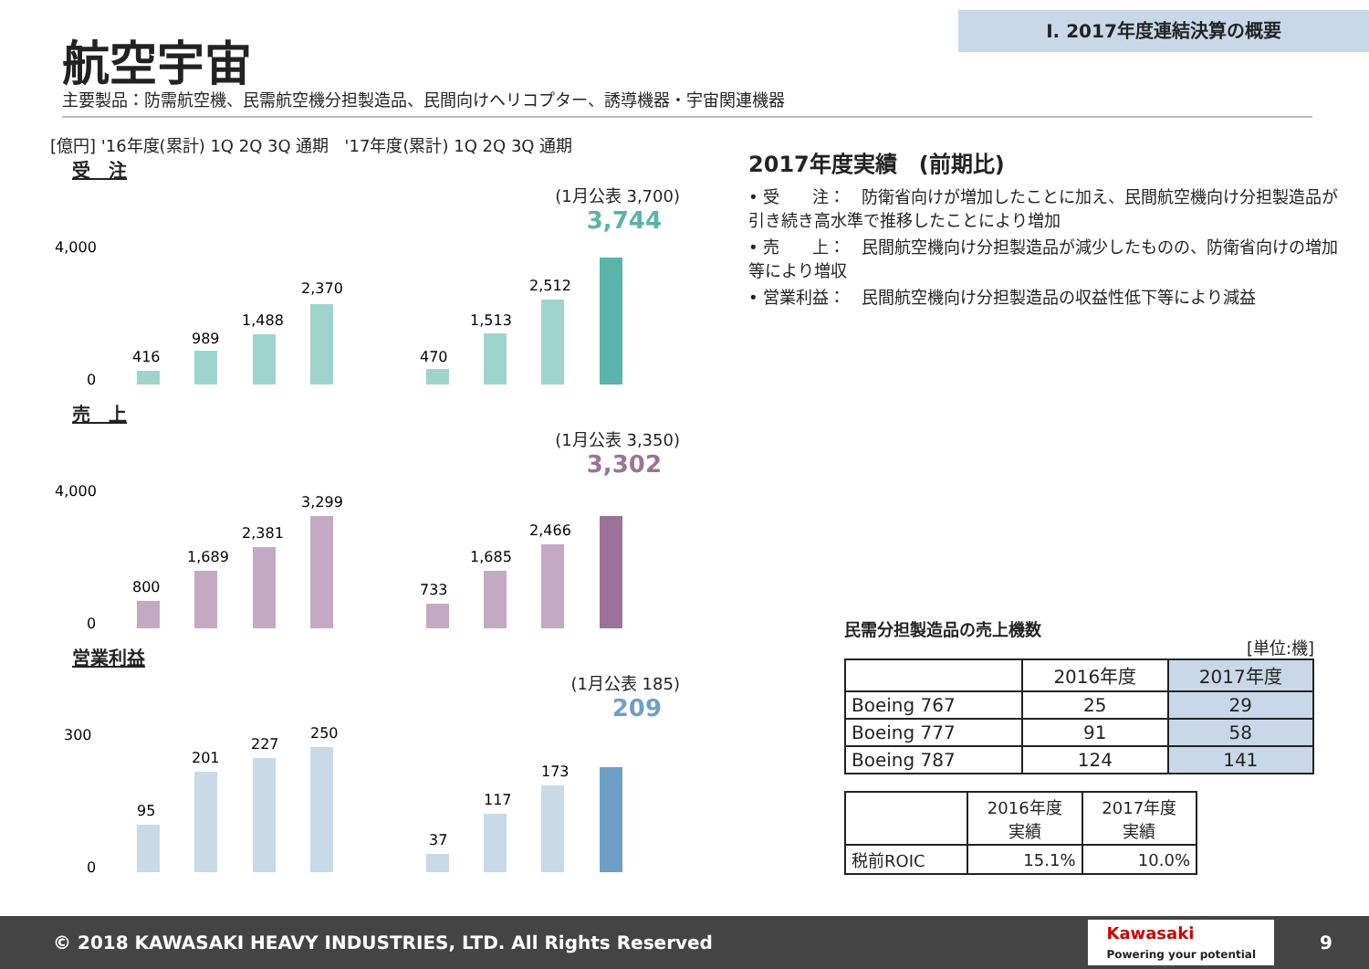Ⅰ. 2017年度連結決算の概要
航空宇宙
主要製品：防需航空機、民需航空機分担製造品、民間向けヘリコプター、誘導機器・宇宙関連機器
[億円] '16年度(累計) 1Q 2Q 3Q 通期 '17年度(累計) 1Q 2Q 3Q 通期
受　注
(1月公表 3,700)
3,744
4,000
0
416
989
1,488
2,370
470
1,513
2,512
売　上
(1月公表 3,350)
3,302
4,000
0
800
1,689
2,381
3,299
733
1,685
2,466
営業利益
(1月公表 185)
209
300
0
95
201
227
250
37
117
173
2017年度実績　(前期比)
• 受　　注：　防衛省向けが増加したことに加え、民間航空機向け分担製造品が引き続き高水準で推移したことにより増加
• 売　　上：　民間航空機向け分担製造品が減少したものの、防衛省向けの増加等により増収
• 営業利益：　民間航空機向け分担製造品の収益性低下等により減益
民需分担製造品の売上機数 [単位:機]
| | 2016年度 | 2017年度 |
| --- | --- | --- |
| Boeing 767 | 25 | 29 |
| Boeing 777 | 91 | 58 |
| Boeing 787 | 124 | 141 |
| | 2016年度 実績 | 2017年度 実績 |
| --- | --- | --- |
| 税前ROIC | 15.1% | 10.0% |
© 2018 KAWASAKI HEAVY INDUSTRIES, LTD. All Rights Reserved Kawasaki
Powering your potential 9